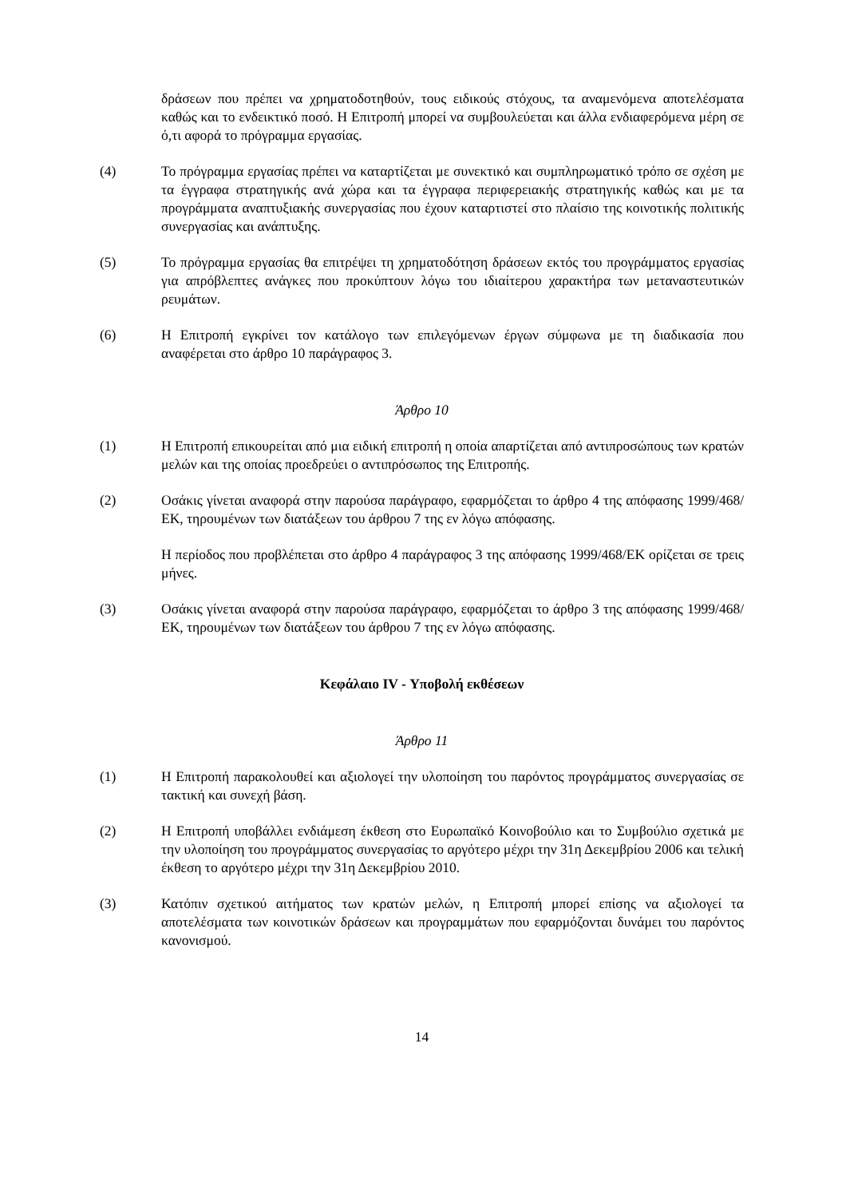δράσεων που πρέπει να χρηματοδοτηθούν, τους ειδικούς στόχους, τα αναμενόμενα αποτελέσματα καθώς και το ενδεικτικό ποσό. Η Επιτροπή μπορεί να συμβουλεύεται και άλλα ενδιαφερόμενα μέρη σε ό,τι αφορά το πρόγραμμα εργασίας.
(4) Το πρόγραμμα εργασίας πρέπει να καταρτίζεται με συνεκτικό και συμπληρωματικό τρόπο σε σχέση με τα έγγραφα στρατηγικής ανά χώρα και τα έγγραφα περιφερειακής στρατηγικής καθώς και με τα προγράμματα αναπτυξιακής συνεργασίας που έχουν καταρτιστεί στο πλαίσιο της κοινοτικής πολιτικής συνεργασίας και ανάπτυξης.
(5) Το πρόγραμμα εργασίας θα επιτρέψει τη χρηματοδότηση δράσεων εκτός του προγράμματος εργασίας για απρόβλεπτες ανάγκες που προκύπτουν λόγω του ιδιαίτερου χαρακτήρα των μεταναστευτικών ρευμάτων.
(6) Η Επιτροπή εγκρίνει τον κατάλογο των επιλεγόμενων έργων σύμφωνα με τη διαδικασία που αναφέρεται στο άρθρο 10 παράγραφος 3.
Άρθρο 10
(1) Η Επιτροπή επικουρείται από μια ειδική επιτροπή η οποία απαρτίζεται από αντιπροσώπους των κρατών μελών και της οποίας προεδρεύει ο αντιπρόσωπος της Επιτροπής.
(2) Οσάκις γίνεται αναφορά στην παρούσα παράγραφο, εφαρμόζεται το άρθρο 4 της απόφασης 1999/468/ΕΚ, τηρουμένων των διατάξεων του άρθρου 7 της εν λόγω απόφασης.
Η περίοδος που προβλέπεται στο άρθρο 4 παράγραφος 3 της απόφασης 1999/468/ΕΚ ορίζεται σε τρεις μήνες.
(3) Οσάκις γίνεται αναφορά στην παρούσα παράγραφο, εφαρμόζεται το άρθρο 3 της απόφασης 1999/468/ΕΚ, τηρουμένων των διατάξεων του άρθρου 7 της εν λόγω απόφασης.
Κεφάλαιο IV - Υποβολή εκθέσεων
Άρθρο 11
(1) Η Επιτροπή παρακολουθεί και αξιολογεί την υλοποίηση του παρόντος προγράμματος συνεργασίας σε τακτική και συνεχή βάση.
(2) Η Επιτροπή υποβάλλει ενδιάμεση έκθεση στο Ευρωπαϊκό Κοινοβούλιο και το Συμβούλιο σχετικά με την υλοποίηση του προγράμματος συνεργασίας το αργότερο μέχρι την 31η Δεκεμβρίου 2006 και τελική έκθεση το αργότερο μέχρι την 31η Δεκεμβρίου 2010.
(3) Κατόπιν σχετικού αιτήματος των κρατών μελών, η Επιτροπή μπορεί επίσης να αξιολογεί τα αποτελέσματα των κοινοτικών δράσεων και προγραμμάτων που εφαρμόζονται δυνάμει του παρόντος κανονισμού.
14